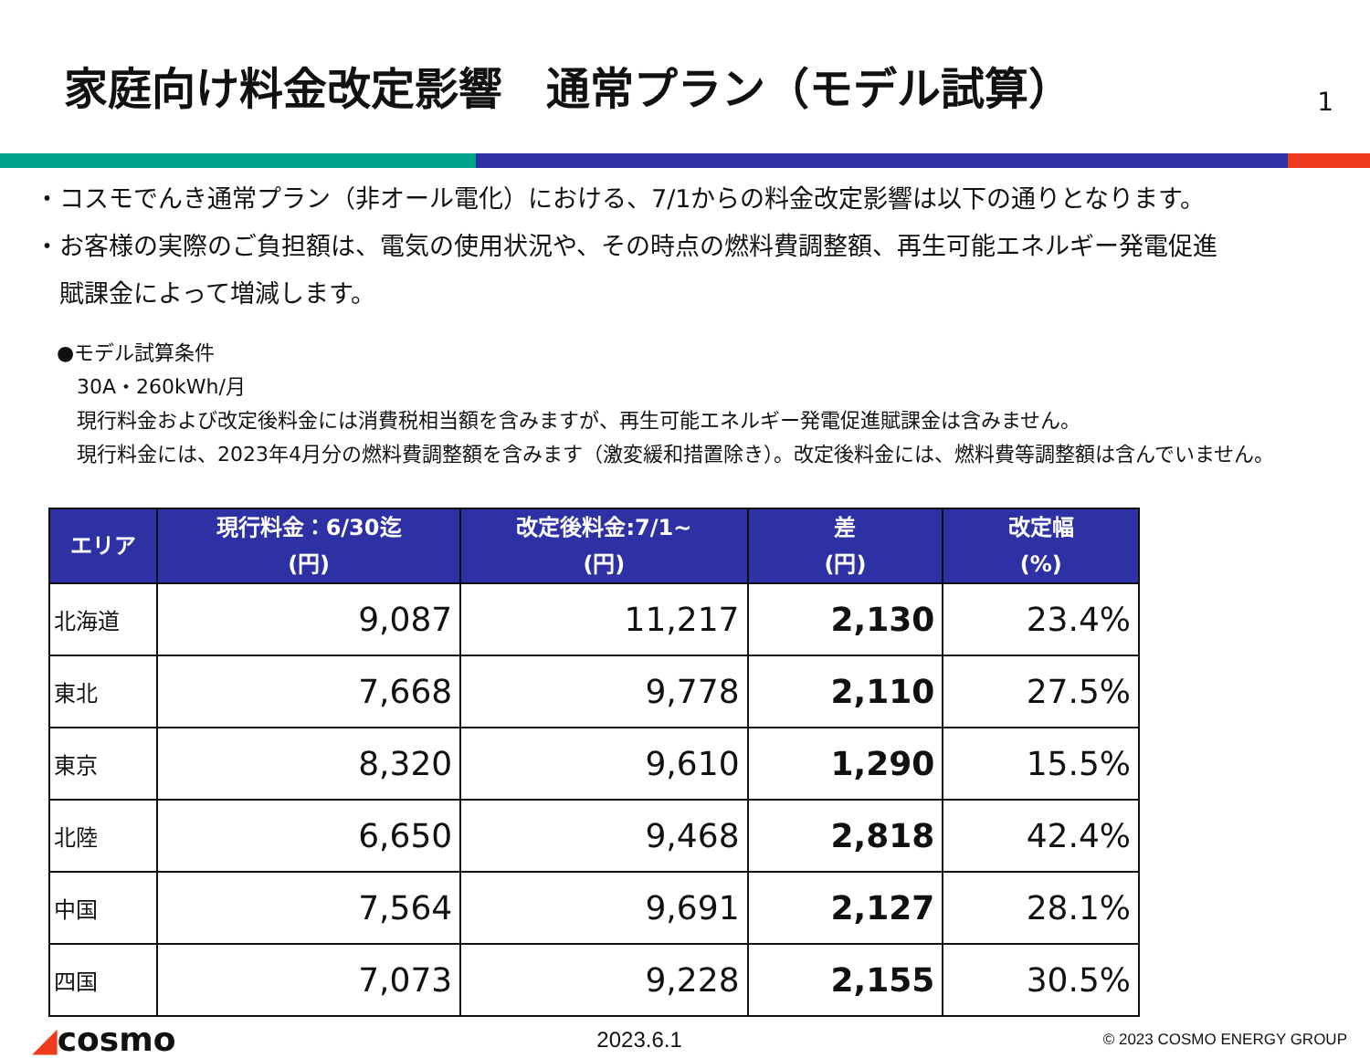家庭向け料金改定影響　通常プラン（モデル試算）
1
・コスモでんき通常プラン（非オール電化）における、7/1からの料金改定影響は以下の通りとなります。
・お客様の実際のご負担額は、電気の使用状況や、その時点の燃料費調整額、再生可能エネルギー発電促進
　賦課金によって増減します。
●モデル試算条件
　30A・260kWh/月
　現行料金および改定後料金には消費税相当額を含みますが、再生可能エネルギー発電促進賦課金は含みません。
　現行料金には、2023年4月分の燃料費調整額を含みます（激変緩和措置除き）。改定後料金には、燃料費等調整額は含んでいません。
| エリア | 現行料金：6/30迄 (円) | 改定後料金:7/1~ (円) | 差 (円) | 改定幅 (%) |
| --- | --- | --- | --- | --- |
| 北海道 | 9,087 | 11,217 | 2,130 | 23.4% |
| 東北 | 7,668 | 9,778 | 2,110 | 27.5% |
| 東京 | 8,320 | 9,610 | 1,290 | 15.5% |
| 北陸 | 6,650 | 9,468 | 2,818 | 42.4% |
| 中国 | 7,564 | 9,691 | 2,127 | 28.1% |
| 四国 | 7,073 | 9,228 | 2,155 | 30.5% |
◢cosmo
2023.6.1
© 2023 COSMO ENERGY GROUP